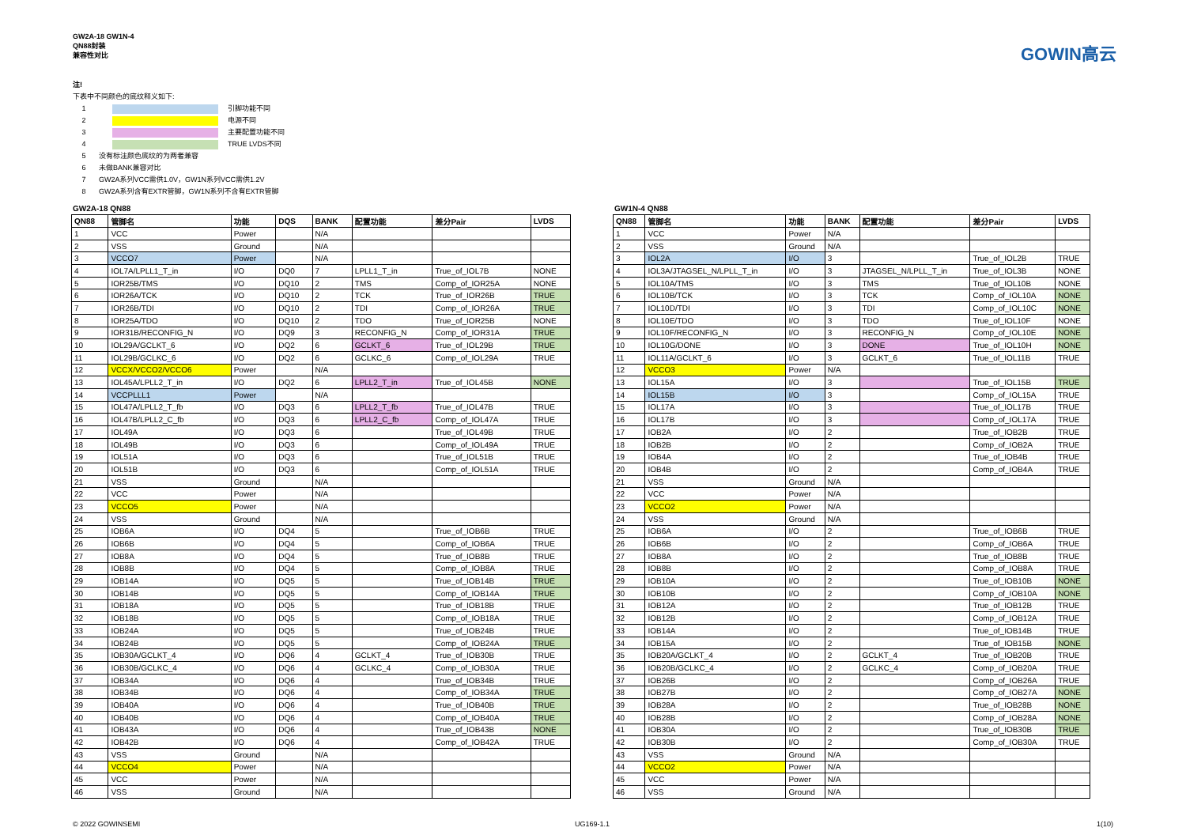GW2A-18 GW1N-4
QN88封装
兼容性对比
GOWIN高云
注!
下表中不同颜色的底纹释义如下:
1 引脚功能不同
2 电源不同
3 主要配置功能不同
4 TRUE LVDS不同
5 没有标注颜色底纹的为两者兼容
6 未做BANK兼容对比
7 GW2A系列VCC需供1.0V，GW1N系列VCC需供1.2V
8 GW2A系列含有EXTR管脚，GW1N系列不含有EXTR管脚
GW2A-18 QN88
| QN88 | 管脚名 | 功能 | DQS | BANK | 配置功能 | 差分Pair | LVDS |
| --- | --- | --- | --- | --- | --- | --- | --- |
| 1 | VCC | Power | | N/A | | | |
| 2 | VSS | Ground | | N/A | | | |
| 3 | VCCO7 | Power | | N/A | | | |
| 4 | IOL7A/LPLL1_T_in | I/O | DQ0 | 7 | LPLL1_T_in | True_of_IOL7B | NONE |
| 5 | IOR25B/TMS | I/O | DQ10 | 2 | TMS | Comp_of_IOR25A | NONE |
| 6 | IOR26A/TCK | I/O | DQ10 | 2 | TCK | True_of_IOR26B | TRUE |
| 7 | IOR26B/TDI | I/O | DQ10 | 2 | TDI | Comp_of_IOR26A | TRUE |
| 8 | IOR25A/TDO | I/O | DQ10 | 2 | TDO | True_of_IOR25B | NONE |
| 9 | IOR31B/RECONFIG_N | I/O | DQ9 | 3 | RECONFIG_N | Comp_of_IOR31A | TRUE |
| 10 | IOL29A/GCLKT_6 | I/O | DQ2 | 6 | GCLKT_6 | True_of_IOL29B | TRUE |
| 11 | IOL29B/GCLKC_6 | I/O | DQ2 | 6 | GCLKC_6 | Comp_of_IOL29A | TRUE |
| 12 | VCCX/VCCO2/VCCO6 | Power | | N/A | | | |
| 13 | IOL45A/LPLL2_T_in | I/O | DQ2 | 6 | LPLL2_T_in | True_of_IOL45B | NONE |
| 14 | VCCPLLL1 | Power | | N/A | | | |
| 15 | IOL47A/LPLL2_T_fb | I/O | DQ3 | 6 | LPLL2_T_fb | True_of_IOL47B | TRUE |
| 16 | IOL47B/LPLL2_C_fb | I/O | DQ3 | 6 | LPLL2_C_fb | Comp_of_IOL47A | TRUE |
| 17 | IOL49A | I/O | DQ3 | 6 | | True_of_IOL49B | TRUE |
| 18 | IOL49B | I/O | DQ3 | 6 | | Comp_of_IOL49A | TRUE |
| 19 | IOL51A | I/O | DQ3 | 6 | | True_of_IOL51B | TRUE |
| 20 | IOL51B | I/O | DQ3 | 6 | | Comp_of_IOL51A | TRUE |
| 21 | VSS | Ground | | N/A | | | |
| 22 | VCC | Power | | N/A | | | |
| 23 | VCCO5 | Power | | N/A | | | |
| 24 | VSS | Ground | | N/A | | | |
| 25 | IOB6A | I/O | DQ4 | 5 | | True_of_IOB6B | TRUE |
| 26 | IOB6B | I/O | DQ4 | 5 | | Comp_of_IOB6A | TRUE |
| 27 | IOB8A | I/O | DQ4 | 5 | | True_of_IOB8B | TRUE |
| 28 | IOB8B | I/O | DQ4 | 5 | | Comp_of_IOB8A | TRUE |
| 29 | IOB14A | I/O | DQ5 | 5 | | True_of_IOB14B | TRUE |
| 30 | IOB14B | I/O | DQ5 | 5 | | Comp_of_IOB14A | TRUE |
| 31 | IOB18A | I/O | DQ5 | 5 | | True_of_IOB18B | TRUE |
| 32 | IOB18B | I/O | DQ5 | 5 | | Comp_of_IOB18A | TRUE |
| 33 | IOB24A | I/O | DQ5 | 5 | | True_of_IOB24B | TRUE |
| 34 | IOB24B | I/O | DQ5 | 5 | | Comp_of_IOB24A | TRUE |
| 35 | IOB30A/GCLKT_4 | I/O | DQ6 | 4 | GCLKT_4 | True_of_IOB30B | TRUE |
| 36 | IOB30B/GCLKC_4 | I/O | DQ6 | 4 | GCLKC_4 | Comp_of_IOB30A | TRUE |
| 37 | IOB34A | I/O | DQ6 | 4 | | True_of_IOB34B | TRUE |
| 38 | IOB34B | I/O | DQ6 | 4 | | Comp_of_IOB34A | TRUE |
| 39 | IOB40A | I/O | DQ6 | 4 | | True_of_IOB40B | TRUE |
| 40 | IOB40B | I/O | DQ6 | 4 | | Comp_of_IOB40A | TRUE |
| 41 | IOB43A | I/O | DQ6 | 4 | | True_of_IOB43B | NONE |
| 42 | IOB42B | I/O | DQ6 | 4 | | Comp_of_IOB42A | TRUE |
| 43 | VSS | Ground | | N/A | | | |
| 44 | VCCO4 | Power | | N/A | | | |
| 45 | VCC | Power | | N/A | | | |
| 46 | VSS | Ground | | N/A | | | |
GW1N-4 QN88
| QN88 | 管脚名 | 功能 | BANK | 配置功能 | 差分Pair | LVDS |
| --- | --- | --- | --- | --- | --- | --- |
| 1 | VCC | Power | N/A | | | |
| 2 | VSS | Ground | N/A | | | |
| 3 | IOL2A | I/O | 3 | | True_of_IOL2B | TRUE |
| 4 | IOL3A/JTAGSEL_N/LPLL_T_in | I/O | 3 | JTAGSEL_N/LPLL_T_in | True_of_IOL3B | NONE |
| 5 | IOL10A/TMS | I/O | 3 | TMS | True_of_IOL10B | NONE |
| 6 | IOL10B/TCK | I/O | 3 | TCK | Comp_of_IOL10A | NONE |
| 7 | IOL10D/TDI | I/O | 3 | TDI | Comp_of_IOL10C | NONE |
| 8 | IOL10E/TDO | I/O | 3 | TDO | True_of_IOL10F | NONE |
| 9 | IOL10F/RECONFIG_N | I/O | 3 | RECONFIG_N | Comp_of_IOL10E | NONE |
| 10 | IOL10G/DONE | I/O | 3 | DONE | True_of_IOL10H | NONE |
| 11 | IOL11A/GCLKT_6 | I/O | 3 | GCLKT_6 | True_of_IOL11B | TRUE |
| 12 | VCCO3 | Power | N/A | | | |
| 13 | IOL15A | I/O | 3 | | True_of_IOL15B | TRUE |
| 14 | IOL15B | I/O | 3 | | Comp_of_IOL15A | TRUE |
| 15 | IOL17A | I/O | 3 | | True_of_IOL17B | TRUE |
| 16 | IOL17B | I/O | 3 | | Comp_of_IOL17A | TRUE |
| 17 | IOB2A | I/O | 2 | | True_of_IOB2B | TRUE |
| 18 | IOB2B | I/O | 2 | | Comp_of_IOB2A | TRUE |
| 19 | IOB4A | I/O | 2 | | True_of_IOB4B | TRUE |
| 20 | IOB4B | I/O | 2 | | Comp_of_IOB4A | TRUE |
| 21 | VSS | Ground | N/A | | | |
| 22 | VCC | Power | N/A | | | |
| 23 | VCCO2 | Power | N/A | | | |
| 24 | VSS | Ground | N/A | | | |
| 25 | IOB6A | I/O | 2 | | True_of_IOB6B | TRUE |
| 26 | IOB6B | I/O | 2 | | Comp_of_IOB6A | TRUE |
| 27 | IOB8A | I/O | 2 | | True_of_IOB8B | TRUE |
| 28 | IOB8B | I/O | 2 | | Comp_of_IOB8A | TRUE |
| 29 | IOB10A | I/O | 2 | | True_of_IOB10B | NONE |
| 30 | IOB10B | I/O | 2 | | Comp_of_IOB10A | NONE |
| 31 | IOB12A | I/O | 2 | | True_of_IOB12B | TRUE |
| 32 | IOB12B | I/O | 2 | | Comp_of_IOB12A | TRUE |
| 33 | IOB14A | I/O | 2 | | True_of_IOB14B | TRUE |
| 34 | IOB15A | I/O | 2 | | True_of_IOB15B | NONE |
| 35 | IOB20A/GCLKT_4 | I/O | 2 | GCLKT_4 | True_of_IOB20B | TRUE |
| 36 | IOB20B/GCLKC_4 | I/O | 2 | GCLKC_4 | Comp_of_IOB20A | TRUE |
| 37 | IOB26B | I/O | 2 | | Comp_of_IOB26A | TRUE |
| 38 | IOB27B | I/O | 2 | | Comp_of_IOB27A | NONE |
| 39 | IOB28A | I/O | 2 | | True_of_IOB28B | NONE |
| 40 | IOB28B | I/O | 2 | | Comp_of_IOB28A | NONE |
| 41 | IOB30A | I/O | 2 | | True_of_IOB30B | TRUE |
| 42 | IOB30B | I/O | 2 | | Comp_of_IOB30A | TRUE |
| 43 | VSS | Ground | N/A | | | |
| 44 | VCCO2 | Power | N/A | | | |
| 45 | VCC | Power | N/A | | | |
| 46 | VSS | Ground | N/A | | | |
© 2022 GOWINSEMI UG169-1.1 1(10)